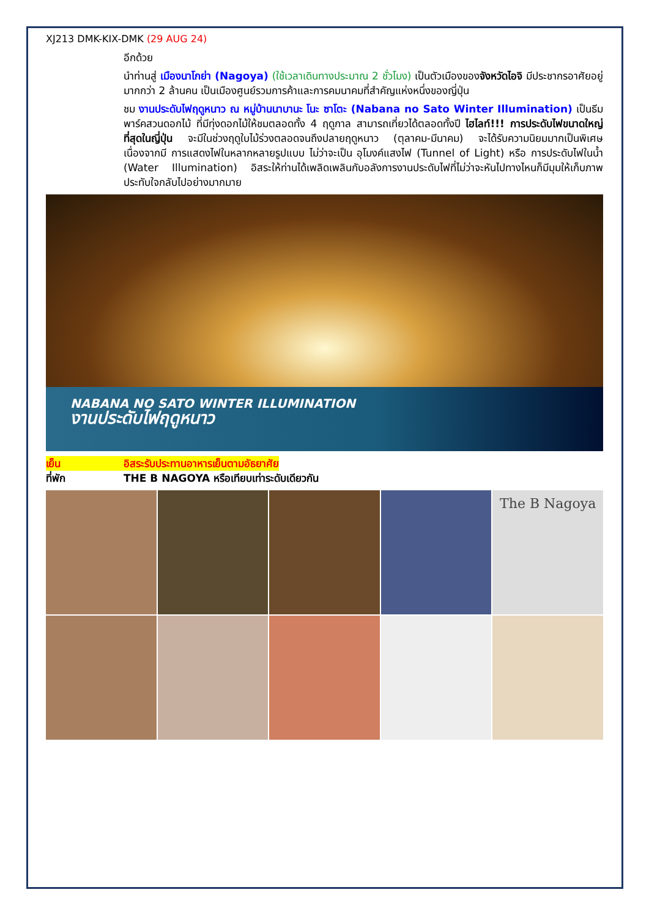XJ213 DMK-KIX-DMK (29 AUG 24)
อีกด้วย
นำท่านสู่ เมืองนาโกย่า (Nagoya) (ใช้เวลาเดินทางประมาณ 2 ชั่วโมง) เป็นตัวเมืองของจังหวัดไอจิ มีประชากรอาศัยอยู่มากกว่า 2 ล้านคน เป็นเมืองศูนย์รวมการค้าและการคมนาคมที่สำคัญแห่งหนึ่งของญี่ปุ่น
ชม งานประดับไฟฤดูหนาว ณ หมู่บ้านนาบานะ โนะ ซาโตะ (Nabana no Sato Winter Illumination) เป็นธีมพาร์คสวนดอกไม้ ที่มีทุ่งดอกไม้ให้ชมตลอดทั้ง 4 ฤดูกาล สามารถเที่ยวได้ตลอดทั้งปี ไฮไลท์!!! การประดับไฟขนาดใหญ่ที่สุดในญี่ปุ่น จะมีในช่วงฤดูใบไม้ร่วงตลอดจนถึงปลายฤดูหนาว (ตุลาคม-มีนาคม) จะได้รับความนิยมมากเป็นพิเศษ เนื่องจากมี การแสดงไฟในหลากหลายรูปแบบ ไม่ว่าจะเป็น อุโมงค์แสงไฟ (Tunnel of Light) หรือ การประดับไฟในน้ำ (Water Illumination) อิสระให้ท่านได้เพลิดเพลินกับอลังการงานประดับไฟที่ไม่ว่าจะหันไปทางไหนก็มีมุมให้เก็บภาพประทับใจกลับไปอย่างมากมาย
NABANA NO SATO WINTER ILLUMINATION
งานประดับไฟฤดูหนาว
เย็น อิสระรับประทานอาหารเย็นตามอัธยาศัย
ที่พัก THE B NAGOYA หรือเทียบเท่าระดับเดียวกัน
The B Nagoya